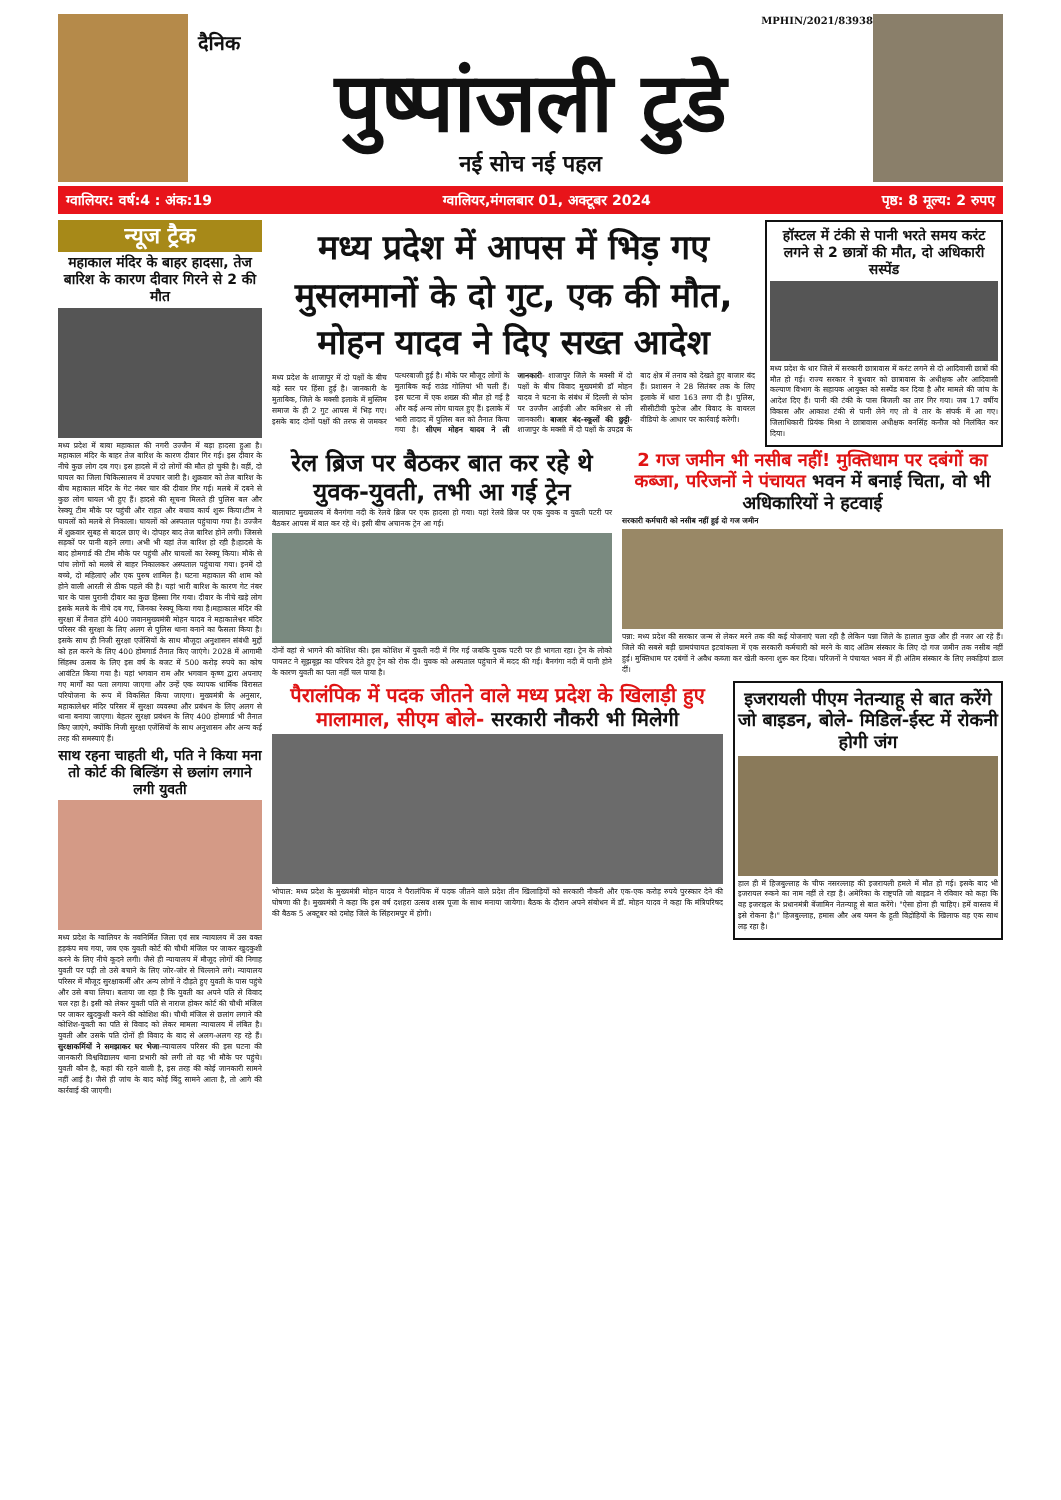MPHIN/2021/83938
दैनिक
पुष्पांजली टुडे
नई सोच नई पहल
ग्वालियर: वर्ष:4 : अंक:19 ग्वालियर,मंगलबार 01, अक्टूबर 2024 पृष्ठ: 8 मूल्य: 2 रुपए
न्यूज ट्रैक
महाकाल मंदिर के बाहर हादसा, तेज बारिश के कारण दीवार गिरने से 2 की मौत
मध्य प्रदेश में बाबा महाकाल की नगरी उज्जैन में बड़ा हादसा हुआ है। महाकाल मंदिर के बाहर तेज बारिश के कारण दीवार गिर गई। इस दीवार के नीचे कुछ लोग दब गए। इस हादसे में दो लोगों की मौत हो चुकी है। वहीं, दो घायल का जिला चिकित्सालय में उपचार जारी है। शुक्रवार को तेज बारिश के बीच महाकाल मंदिर के गेट नंबर चार की दीवार गिर गई। मलबे में दबने से कुछ लोग घायल भी हुए हैं। हादसे की सूचना मिलते ही पुलिस बल और रेस्क्यू टीम मौके पर पहुंची और राहत और बचाव कार्य शुरू किया।टीम ने घायलों को मलबे से निकाला। घायलों को अस्पताल पहुंचाया गया है। उज्जैन में शुक्रवार सुबह से बादल छाए थे। दोपहर बाद तेज बारिश होने लगी। जिससे सड़कों पर पानी बहने लगा। अभी भी यहां तेज बारिश हो रही है।हादसे के बाद होमगार्ड की टीम मौके पर पहुंची और घायलों का रेस्क्यू किया। मौके से पांच लोगों को मलबे से बाहर निकालकर अस्पताल पहुंचाया गया। इनमें दो बच्चे, दो महिलाएं और एक पुरुष शामिल है। घटना महाकाल की शाम को होने वाली आरती से ठीक पहले की है। यहां भारी बारिश के कारण गेट नंबर चार के पास पुरानी दीवार का कुछ हिस्सा गिर गया। दीवार के नीचे खड़े लोग इसके मलबे के नीचे दब गए, जिनका रेस्क्यू किया गया है।महाकाल मंदिर की सुरक्षा में तैनात होंगे 400 जवानमुख्यमंत्री मोहन यादव ने महाकालेश्वर मंदिर परिसर की सुरक्षा के लिए अलग से पुलिस थाना बनाने का फैसला किया है। इसके साथ ही निजी सुरक्षा एजेंसियों के साथ मौजूदा अनुशासन संबंधी मुद्दों को हल करने के लिए 400 होमगार्ड तैनात किए जाएंगे। 2028 में आगामी सिंहस्थ उत्सव के लिए इस वर्ष के बजट में 500 करोड़ रुपये का कोष आवंटित किया गया है। यहां भगवान राम और भगवान कृष्ण द्वारा अपनाए गए मार्गों का पता लगाया जाएगा और उन्हें एक व्यापक धार्मिक विरासत परियोजना के रूप में विकसित किया जाएगा। मुख्यमंत्री के अनुसार, महाकालेश्वर मंदिर परिसर में सुरक्षा व्यवस्था और प्रबंधन के लिए अलग से थाना बनाया जाएगा। बेहतर सुरक्षा प्रबंधन के लिए 400 होमगार्ड भी तैनात किए जाएंगे, क्योंकि निजी सुरक्षा एजेंसियों के साथ अनुशासन और अन्य कई तरह की समस्याएं हैं।
साथ रहना चाहती थी, पति ने किया मना तो कोर्ट की बिल्डिंग से छलांग लगाने लगी युवती
मध्य प्रदेश के ग्वालियर के नवनिर्मित जिला एवं सत्र न्यायालय में उस वक्त हड़कंप मच गया, जब एक युवती कोर्ट की चौथी मंजिल पर जाकर खुदकुशी करने के लिए नीचे कूदने लगी। जैसे ही न्यायालय में मौजूद लोगों की निगाह युवती पर पड़ी तो उसे बचाने के लिए जोर-जोर से चिल्लाने लगे। न्यायालय परिसर में मौजूद सुरक्षाकर्मी और अन्य लोगों ने दौड़ते हुए युवती के पास पहुंचे और उसे बचा लिया। बताया जा रहा है कि युवती का अपने पति से विवाद चल रहा है। इसी को लेकर युवती पति से नाराज होकर कोर्ट की चौथी मंजिल पर जाकर खुदकुशी करने की कोशिश की। चौथी मंजिल से छलांग लगाने की कोशिश-युवती का पति से विवाद को लेकर मामला न्यायालय में लंबित है। युवती और उसके पति दोनों ही विवाद के बाद से अलग-अलग रह रहे हैं। सुरक्षाकर्मियों ने समझाकर घर भेजा-न्यायालय परिसर की इस घटना की जानकारी विश्वविद्यालय थाना प्रभारी को लगी तो वह भी मौके पर पहुंचे। युवती कौन है, कहां की रहने वाली है, इस तरह की कोई जानकारी सामने नहीं आई है। जैसे ही जांच के बाद कोई बिंदु सामने आता है, तो आगे की कार्रवाई की जाएगी।
मध्य प्रदेश में आपस में भिड़ गए मुसलमानों के दो गुट, एक की मौत, मोहन यादव ने दिए सख्त आदेश
मध्य प्रदेश के शाजापुर में दो पक्षों के बीच बड़े स्तर पर हिंसा हुई है। जानकारी के मुताबिक, जिले के मक्सी इलाके में मुस्लिम समाज के ही 2 गुट आपस में भिड़ गए। इसके बाद दोनों पक्षों की तरफ से जमकर पत्थरबाजी हुई है। मौके पर मौजूद लोगों के मुताबिक कई राउंड गोलियां भी चली हैं। इस घटना में एक शख्स की मौत हो गई है और कई अन्य लोग घायल हुए हैं। इलाके में भारी तादाद में पुलिस बल को तैनात किया गया है। सीएम मोहन यादव ने ली जानकारी- शाजापुर जिले के मक्सी में दो पक्षों के बीच विवाद मुख्यमंत्री डॉ मोहन यादव ने घटना के संबंध में दिल्ली से फोन पर उज्जैन आईजी और कमिश्नर से ली जानकारी। बाजार बंद-स्कूलों की छुट्टी- शाजापुर के मक्सी में दो पक्षों के उपद्रव के बाद क्षेत्र में तनाव को देखते हुए बाजार बंद हैं। प्रशासन ने 28 सितंबर तक के लिए इलाके में धारा 163 लगा दी है। पुलिस, सीसीटीवी फुटेज और विवाद के वायरल वीडियो के आधार पर कार्रवाई करेगी।
हॉस्टल में टंकी से पानी भरते समय करंट लगने से 2 छात्रों की मौत, दो अधिकारी सस्पेंड
मध्य प्रदेश के धार जिले में सरकारी छात्रावास में करंट लगने से दो आदिवासी छात्रों की मौत हो गई। राज्य सरकार ने बुधवार को छात्रावास के अधीक्षक और आदिवासी कल्याण विभाग के सहायक आयुक्त को सस्पेंड कर दिया है और मामले की जांच के आदेश दिए हैं। पानी की टंकी के पास बिजली का तार गिर गया। जब 17 वर्षीय विकास और आकाश टंकी से पानी लेने गए तो वे तार के संपर्क में आ गए। जिलाधिकारी प्रियंक मिश्रा ने छात्रावास अधीक्षक बनसिंह कनौज को निलंबित कर दिया।
रेल ब्रिज पर बैठकर बात कर रहे थे युवक-युवती, तभी आ गई ट्रेन
बालाघाट मुख्यालय में बैनगंगा नदी के रेलवे ब्रिज पर एक हादसा हो गया। यहां रेलवे ब्रिज पर एक युवक व युवती पटरी पर बैठकर आपस में बात कर रहे थे। इसी बीच अचानक ट्रेन आ गई।
दोनों वहां से भागने की कोशिश की। इस कोशिश में युवती नदी में गिर गई जबकि युवक पटरी पर ही भागता रहा। ट्रेन के लोको पायलट ने सूझबूझ का परिचय देते हुए ट्रेन को रोक दी। युवक को अस्पताल पहुंचाने में मदद की गई। बैनगंगा नदी में पानी होने के कारण युवती का पता नहीं चल पाया है।
2 गज जमीन भी नसीब नहीं! मुक्तिधाम पर दबंगों का कब्जा, परिजनों ने पंचायत भवन में बनाई चिता, वो भी अधिकारियों ने हटवाई
सरकारी कर्मचारी को नसीब नहीं हुई दो गज जमीन
पन्ना: मध्य प्रदेश की सरकार जन्म से लेकर मरने तक की कई योजनाएं चला रही है लेकिन पन्ना जिले के हालात कुछ और ही नजर आ रहे हैं। जिले की सबसे बड़ी ग्रामपंचायत इटवांकला में एक सरकारी कर्मचारी को मरने के बाद अंतिम संस्कार के लिए दो गज जमीन तक नसीब नहीं हुई। मुक्तिधाम पर दबंगों ने अवैध कब्जा कर खेती करना शुरू कर दिया। परिजनों ने पंचायत भवन में ही अंतिम संस्कार के लिए लकड़ियां डाल दीं।
पैरालंपिक में पदक जीतने वाले मध्य प्रदेश के खिलाड़ी हुए मालामाल, सीएम बोले- सरकारी नौकरी भी मिलेगी
भोपाल: मध्य प्रदेश के मुख्यमंत्री मोहन यादव ने पैरालंपिक में पदक जीतने वाले प्रदेश तीन खिलाड़ियों को सरकारी नौकरी और एक-एक करोड़ रुपये पुरस्कार देने की घोषणा की है। मुख्यमंत्री ने कहा कि इस वर्ष दशहरा उत्सव शस्त्र पूजा के साथ मनाया जायेगा। बैठक के दौरान अपने संबोधन में डॉ. मोहन यादव ने कहा कि मंत्रिपरिषद की बैठक 5 अक्टूबर को दमोह जिले के सिंहरामपुर में होगी।
इजरायली पीएम नेतन्याहू से बात करेंगे जो बाइडन, बोले- मिडिल-ईस्ट में रोकनी होगी जंग
हाल ही में हिजबुल्लाह के चीफ नसरल्लाह की इजरायली हमले में मौत हो गई। इसके बाद भी इजरायल रुकने का नाम नहीं ले रहा है। अमेरिका के राष्ट्रपति जो बाइडन ने रविवार को कहा कि वह इजराइल के प्रधानमंत्री बेंजामिन नेतन्याहू से बात करेंगे। "ऐसा होना ही चाहिए। हमें वास्तव में इसे रोकना है।" हिजबुल्लाह, हमास और अब यमन के हूती विद्रोहियों के खिलाफ वह एक साथ लड़ रहा है।